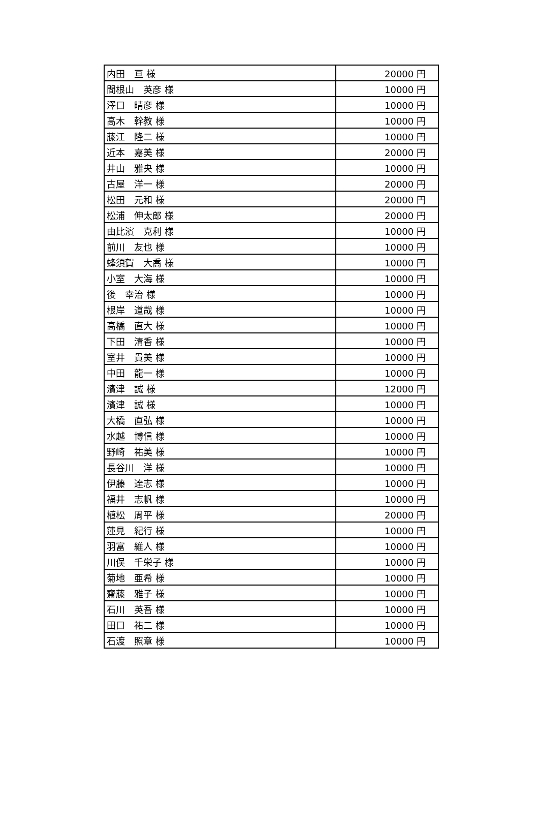| 内田 亘 様 | 20000 円 |
| 間根山 英彦 様 | 10000 円 |
| 澤口 晴彦 様 | 10000 円 |
| 高木 幹教 様 | 10000 円 |
| 藤江 隆二 様 | 10000 円 |
| 近本 嘉美 様 | 20000 円 |
| 井山 雅央 様 | 10000 円 |
| 古屋 洋一 様 | 20000 円 |
| 松田 元和 様 | 20000 円 |
| 松浦 伸太郎 様 | 20000 円 |
| 由比濱 克利 様 | 10000 円 |
| 前川 友也 様 | 10000 円 |
| 蜂須賀 大喬 様 | 10000 円 |
| 小室 大海 様 | 10000 円 |
| 後 幸治 様 | 10000 円 |
| 根岸 道哉 様 | 10000 円 |
| 高橋 直大 様 | 10000 円 |
| 下田 清香 様 | 10000 円 |
| 室井 貴美 様 | 10000 円 |
| 中田 龍一 様 | 10000 円 |
| 濱津 誠 様 | 12000 円 |
| 濱津 誠 様 | 10000 円 |
| 大橋 直弘 様 | 10000 円 |
| 水越 博信 様 | 10000 円 |
| 野崎 祐美 様 | 10000 円 |
| 長谷川 洋 様 | 10000 円 |
| 伊藤 達志 様 | 10000 円 |
| 福井 志帆 様 | 10000 円 |
| 植松 周平 様 | 20000 円 |
| 蓮見 紀行 様 | 10000 円 |
| 羽富 維人 様 | 10000 円 |
| 川俣 千栄子 様 | 10000 円 |
| 菊地 亜希 様 | 10000 円 |
| 齋藤 雅子 様 | 10000 円 |
| 石川 英吾 様 | 10000 円 |
| 田口 祐二 様 | 10000 円 |
| 石渡 照章 様 | 10000 円 |